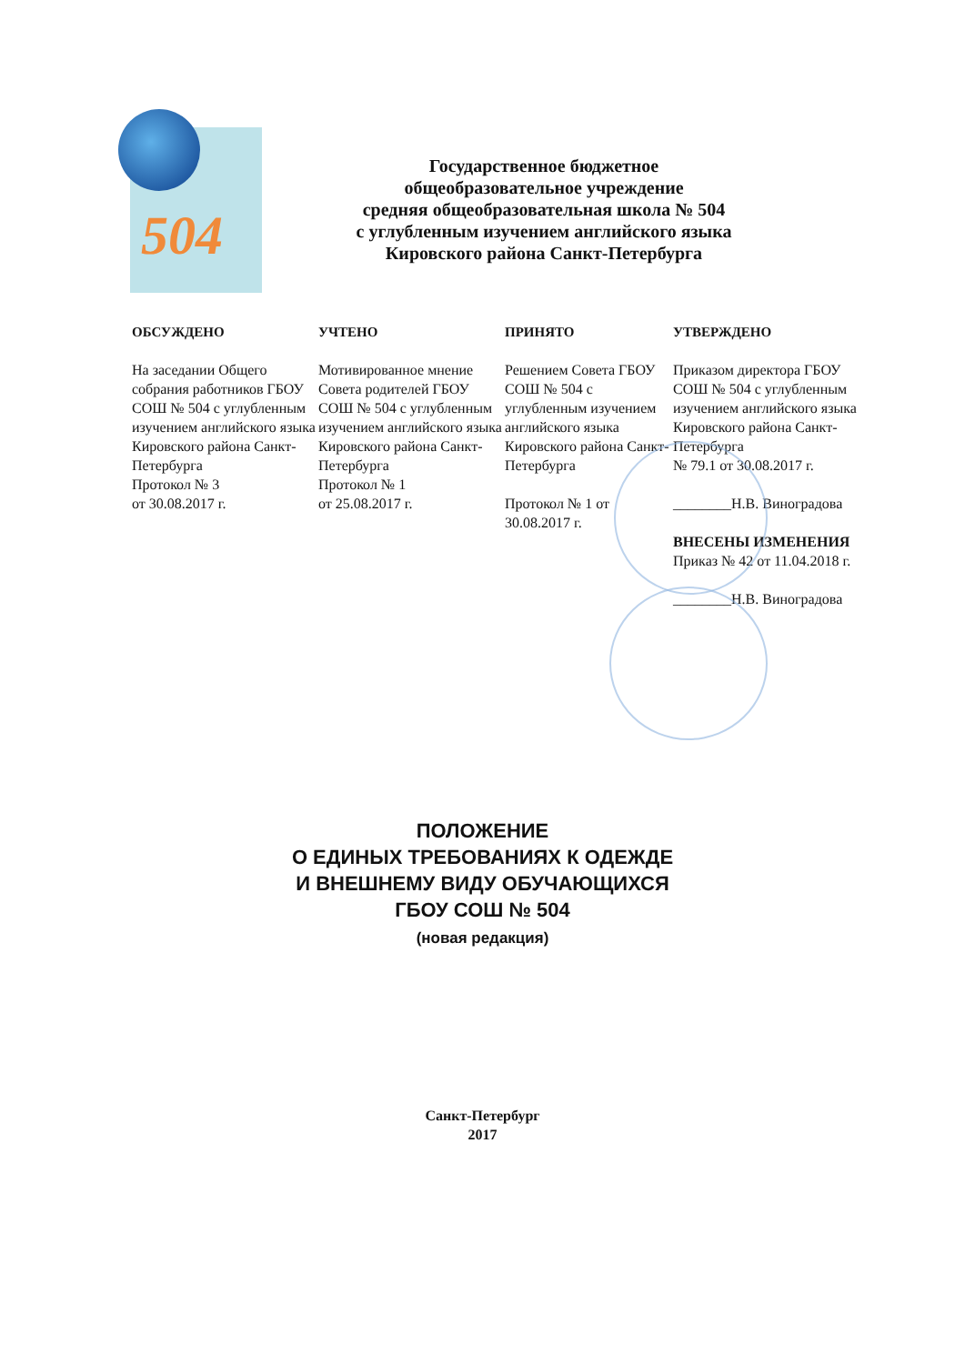504
Государственное бюджетное
общеобразовательное учреждение
средняя общеобразовательная школа № 504
с углубленным изучением английского языка
Кировского района Санкт-Петербурга
ОБСУЖДЕНО
На заседании Общего собрания работников ГБОУ СОШ № 504 с углубленным изучением английского языка Кировского района Санкт-Петербурга
Протокол № 3
от 30.08.2017 г.
УЧТЕНО
Мотивированное мнение Совета родителей ГБОУ СОШ № 504 с углубленным изучением английского языка Кировского района Санкт-Петербурга
Протокол № 1
от 25.08.2017 г.
ПРИНЯТО
Решением Совета ГБОУ СОШ № 504 с углубленным изучением английского языка Кировского района Санкт-Петербурга
Протокол № 1 от 30.08.2017 г.
УТВЕРЖДЕНО
Приказом директора ГБОУ СОШ № 504 с углубленным изучением английского языка Кировского района Санкт-Петербурга
№ 79.1 от 30.08.2017 г.
________Н.В. Виноградова
ВНЕСЕНЫ ИЗМЕНЕНИЯ
Приказ № 42 от 11.04.2018 г.
________Н.В. Виноградова
ПОЛОЖЕНИЕ
О ЕДИНЫХ ТРЕБОВАНИЯХ К ОДЕЖДЕ
И ВНЕШНЕМУ ВИДУ ОБУЧАЮЩИХСЯ
ГБОУ СОШ № 504
(новая редакция)
Санкт-Петербург
2017